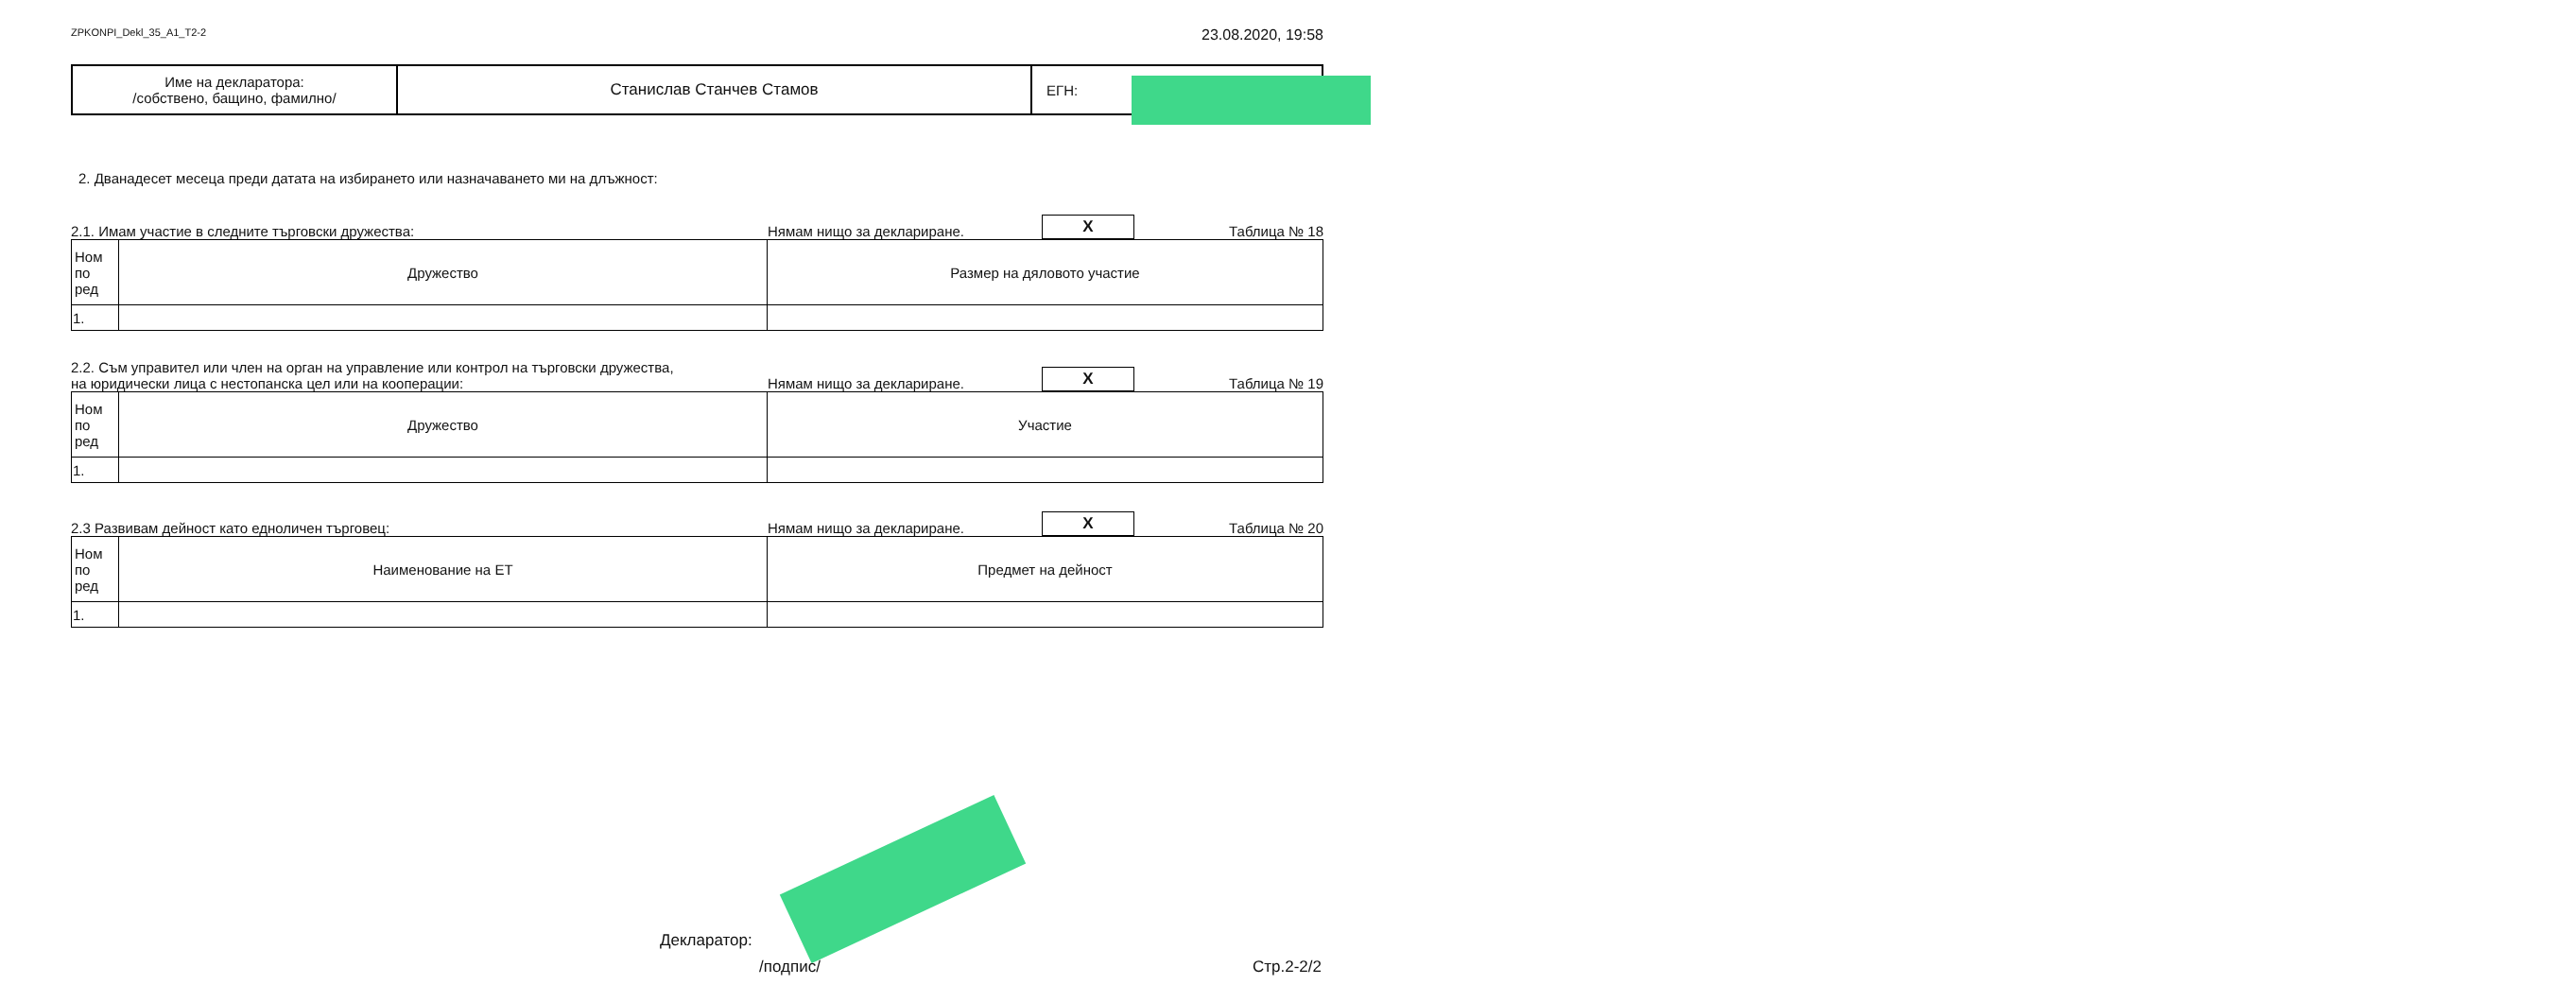ZPKONPI_Dekl_35_A1_T2-2 23.08.2020, 19:58
| Име на декларатора: /собствено, бащино, фамилно/ | Станислав Станчев Стамов | ЕГН: |
2. Дванадесет месеца преди датата на избирането или назначаването ми на длъжност:
2.1. Имам участие в следните търговски дружества: Нямам нищо за деклариране. X Таблица № 18
| Ном по ред | Дружество | Размер на дяловото участие |
| 1. | | |
2.2. Съм управител или член на орган на управление или контрол на търговски дружества,
на юридически лица с нестопанска цел или на кооперации: Нямам нищо за деклариране. X Таблица № 19
| Ном по ред | Дружество | Участие |
| 1. | | |
2.3 Развивам дейност като едноличен търговец: Нямам нищо за деклариране. X Таблица № 20
| Ном по ред | Наименование на ЕТ | Предмет на дейност |
| 1. | | |
Декларатор:
/подпис/ Стр.2-2/2